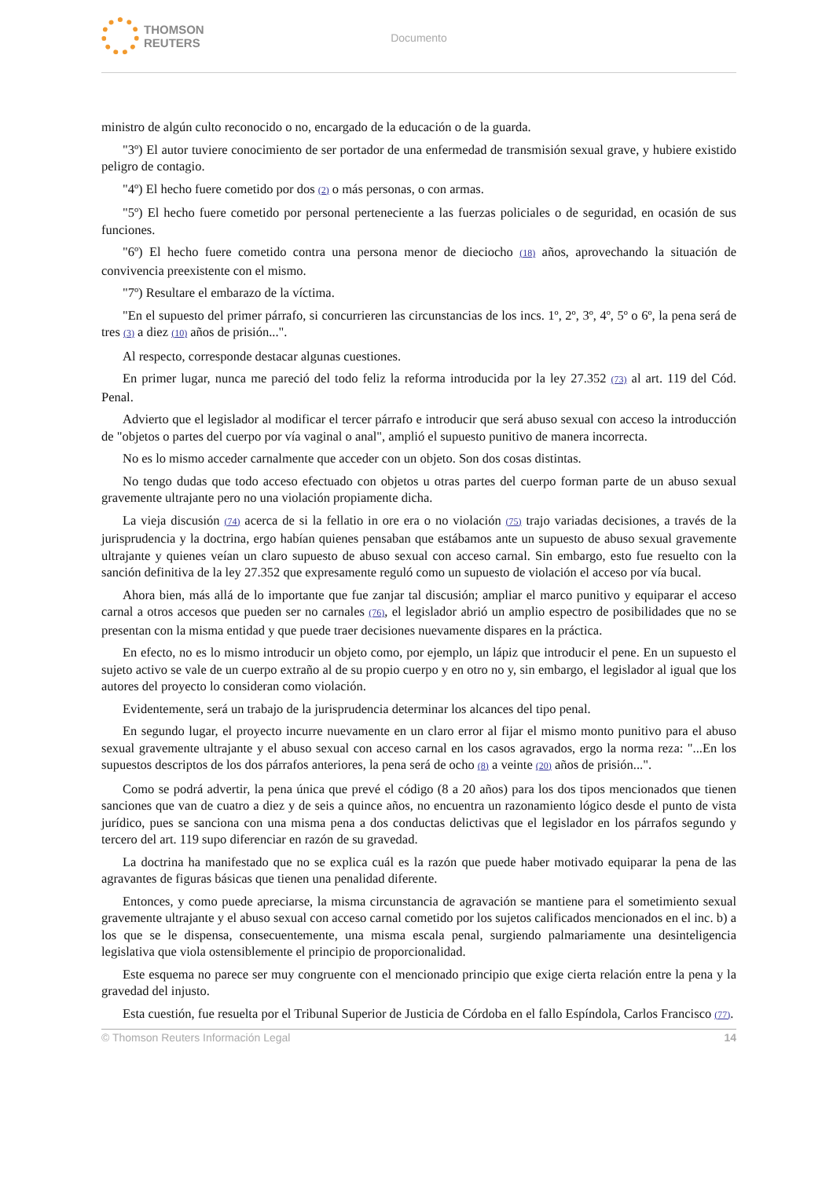THOMSON
REUTERS
Documento
ministro de algún culto reconocido o no, encargado de la educación o de la guarda.
"3º) El autor tuviere conocimiento de ser portador de una enfermedad de transmisión sexual grave, y hubiere existido peligro de contagio.
"4º) El hecho fuere cometido por dos (2) o más personas, o con armas.
"5º) El hecho fuere cometido por personal perteneciente a las fuerzas policiales o de seguridad, en ocasión de sus funciones.
"6º) El hecho fuere cometido contra una persona menor de dieciocho (18) años, aprovechando la situación de convivencia preexistente con el mismo.
"7º) Resultare el embarazo de la víctima.
"En el supuesto del primer párrafo, si concurrieren las circunstancias de los incs. 1º, 2º, 3º, 4º, 5º o 6º, la pena será de tres (3) a diez (10) años de prisión...".
Al respecto, corresponde destacar algunas cuestiones.
En primer lugar, nunca me pareció del todo feliz la reforma introducida por la ley 27.352 (73) al art. 119 del Cód. Penal.
Advierto que el legislador al modificar el tercer párrafo e introducir que será abuso sexual con acceso la introducción de "objetos o partes del cuerpo por vía vaginal o anal", amplió el supuesto punitivo de manera incorrecta.
No es lo mismo acceder carnalmente que acceder con un objeto. Son dos cosas distintas.
No tengo dudas que todo acceso efectuado con objetos u otras partes del cuerpo forman parte de un abuso sexual gravemente ultrajante pero no una violación propiamente dicha.
La vieja discusión (74) acerca de si la fellatio in ore era o no violación (75) trajo variadas decisiones, a través de la jurisprudencia y la doctrina, ergo habían quienes pensaban que estábamos ante un supuesto de abuso sexual gravemente ultrajante y quienes veían un claro supuesto de abuso sexual con acceso carnal. Sin embargo, esto fue resuelto con la sanción definitiva de la ley 27.352 que expresamente reguló como un supuesto de violación el acceso por vía bucal.
Ahora bien, más allá de lo importante que fue zanjar tal discusión; ampliar el marco punitivo y equiparar el acceso carnal a otros accesos que pueden ser no carnales (76), el legislador abrió un amplio espectro de posibilidades que no se presentan con la misma entidad y que puede traer decisiones nuevamente dispares en la práctica.
En efecto, no es lo mismo introducir un objeto como, por ejemplo, un lápiz que introducir el pene. En un supuesto el sujeto activo se vale de un cuerpo extraño al de su propio cuerpo y en otro no y, sin embargo, el legislador al igual que los autores del proyecto lo consideran como violación.
Evidentemente, será un trabajo de la jurisprudencia determinar los alcances del tipo penal.
En segundo lugar, el proyecto incurre nuevamente en un claro error al fijar el mismo monto punitivo para el abuso sexual gravemente ultrajante y el abuso sexual con acceso carnal en los casos agravados, ergo la norma reza: "...En los supuestos descriptos de los dos párrafos anteriores, la pena será de ocho (8) a veinte (20) años de prisión...".
Como se podrá advertir, la pena única que prevé el código (8 a 20 años) para los dos tipos mencionados que tienen sanciones que van de cuatro a diez y de seis a quince años, no encuentra un razonamiento lógico desde el punto de vista jurídico, pues se sanciona con una misma pena a dos conductas delictivas que el legislador en los párrafos segundo y tercero del art. 119 supo diferenciar en razón de su gravedad.
La doctrina ha manifestado que no se explica cuál es la razón que puede haber motivado equiparar la pena de las agravantes de figuras básicas que tienen una penalidad diferente.
Entonces, y como puede apreciarse, la misma circunstancia de agravación se mantiene para el sometimiento sexual gravemente ultrajante y el abuso sexual con acceso carnal cometido por los sujetos calificados mencionados en el inc. b) a los que se le dispensa, consecuentemente, una misma escala penal, surgiendo palmariamente una desinteligencia legislativa que viola ostensiblemente el principio de proporcionalidad.
Este esquema no parece ser muy congruente con el mencionado principio que exige cierta relación entre la pena y la gravedad del injusto.
Esta cuestión, fue resuelta por el Tribunal Superior de Justicia de Córdoba en el fallo Espíndola, Carlos Francisco (77).
© Thomson Reuters Información Legal 14